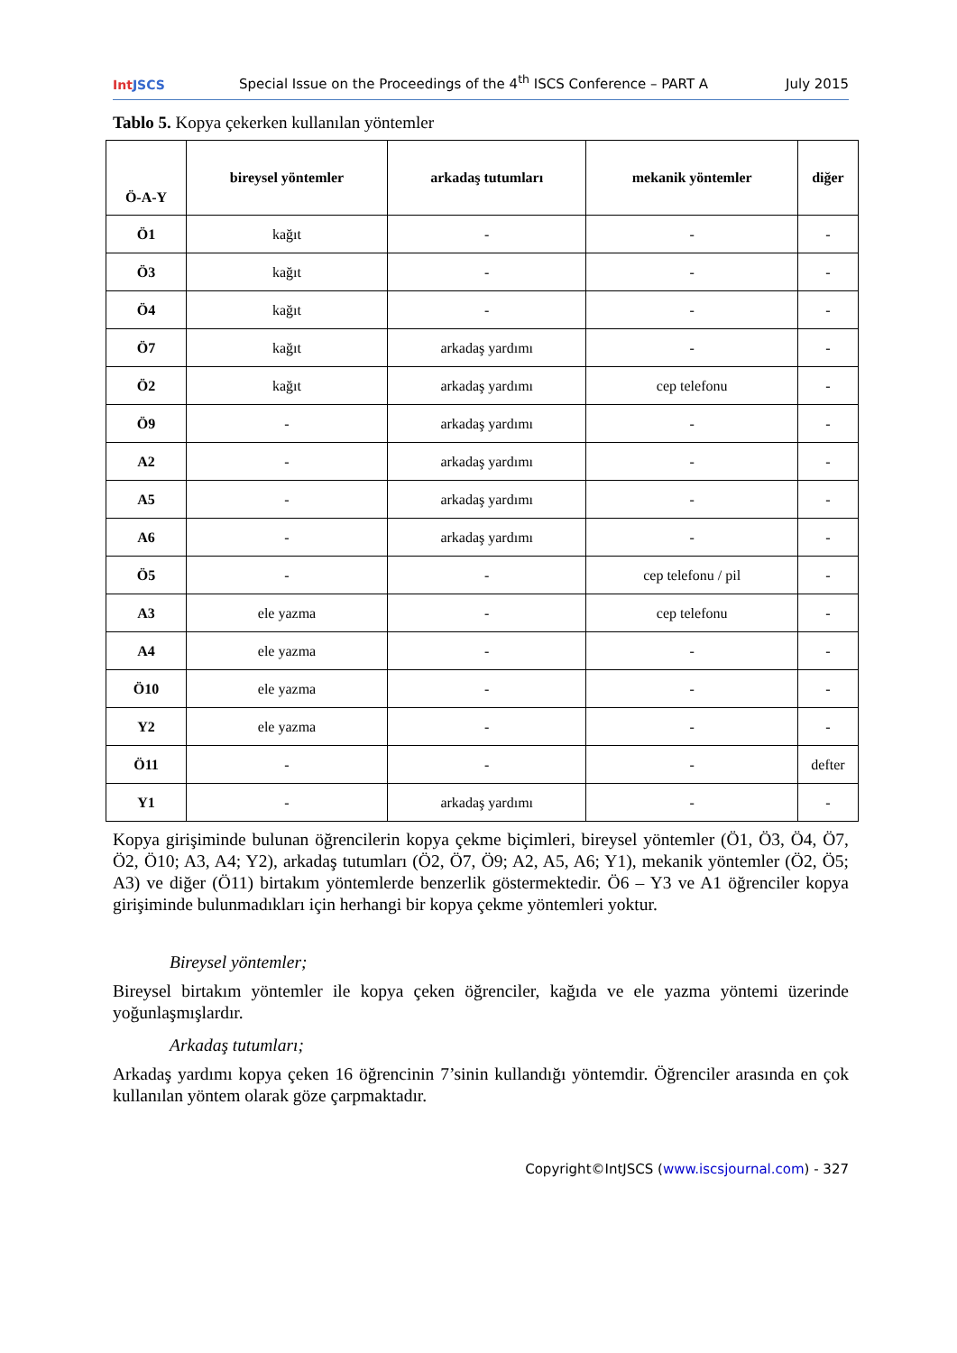IntJSCS
Special Issue on the Proceedings of the 4<sup>th</sup> ISCS Conference – PART A
July 2015
Tablo 5. Kopya çekerken kullanılan yöntemler
| Ö-A-Y | bireysel yöntemler | arkadaş tutumları | mekanik yöntemler | diğer |
| --- | --- | --- | --- | --- |
| Ö1 | kağıt | - | - | - |
| Ö3 | kağıt | - | - | - |
| Ö4 | kağıt | - | - | - |
| Ö7 | kağıt | arkadaş yardımı | - | - |
| Ö2 | kağıt | arkadaş yardımı | cep telefonu | - |
| Ö9 | - | arkadaş yardımı | - | - |
| A2 | - | arkadaş yardımı | - | - |
| A5 | - | arkadaş yardımı | - | - |
| A6 | - | arkadaş yardımı | - | - |
| Ö5 | - | - | cep telefonu / pil | - |
| A3 | ele yazma | - | cep telefonu | - |
| A4 | ele yazma | - | - | - |
| Ö10 | ele yazma | - | - | - |
| Y2 | ele yazma | - | - | - |
| Ö11 | - | - | - | defter |
| Y1 | - | arkadaş yardımı | - | - |
Kopya girişiminde bulunan öğrencilerin kopya çekme biçimleri, bireysel yöntemler (Ö1, Ö3, Ö4, Ö7, Ö2, Ö10; A3, A4; Y2), arkadaş tutumları (Ö2, Ö7, Ö9; A2, A5, A6; Y1), mekanik yöntemler (Ö2, Ö5; A3) ve diğer (Ö11) birtakım yöntemlerde benzerlik göstermektedir. Ö6 – Y3 ve A1 öğrenciler kopya girişiminde bulunmadıkları için herhangi bir kopya çekme yöntemleri yoktur.
Bireysel yöntemler;
Bireysel birtakım yöntemler ile kopya çeken öğrenciler, kağıda ve ele yazma yöntemi üzerinde yoğunlaşmışlardır.
Arkadaş tutumları;
Arkadaş yardımı kopya çeken 16 öğrencinin 7’sinin kullandığı yöntemdir. Öğrenciler arasında en çok kullanılan yöntem olarak göze çarpmaktadır.
Copyright©IntJSCS (www.iscsjournal.com) - 327